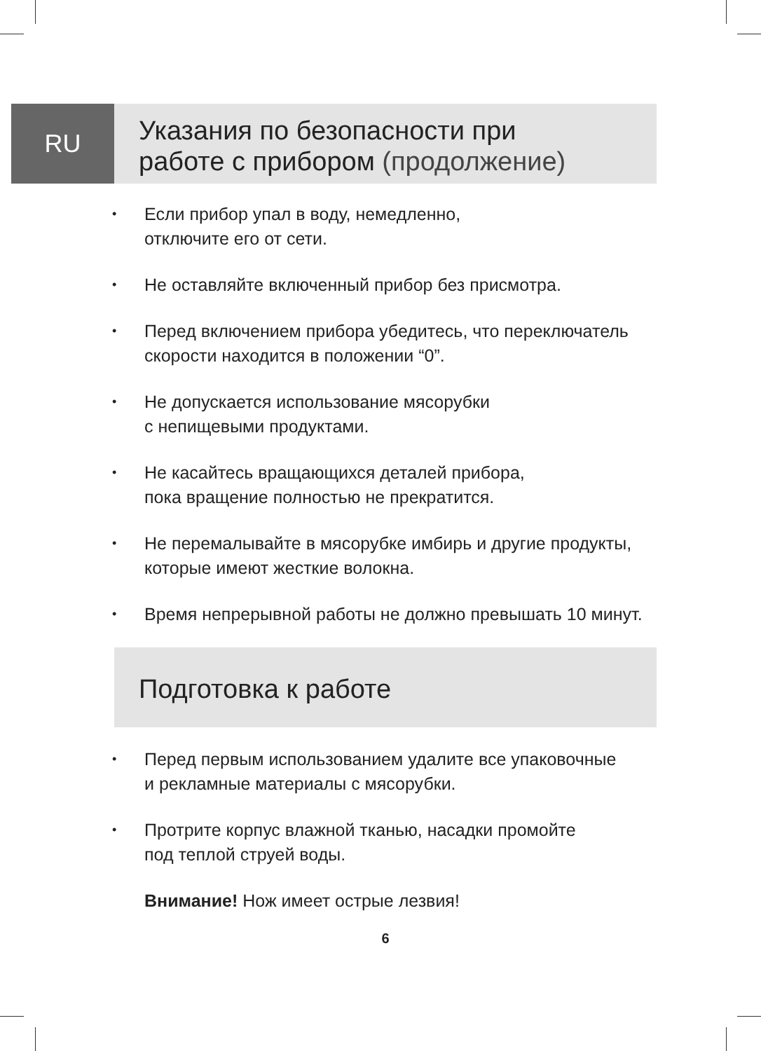RU
Указания по безопасности при
работе с прибором (продолжение)
• Если прибор упал в воду, немедленно,
отключите его от сети.
• Не оставляйте включенный прибор без присмотра.
• Перед включением прибора убедитесь, что переключатель скорости находится в положении “0”.
• Не допускается использование мясорубки
с непищевыми продуктами.
• Не касайтесь вращающихся деталей прибора,
пока вращение полностью не прекратится.
• Не перемалывайте в мясорубке имбирь и другие продукты, которые имеют жесткие волокна.
• Время непрерывной работы не должно превышать 10 минут.
Подготовка к работе
• Перед первым использованием удалите все упаковочные
и рекламные материалы с мясорубки.
• Протрите корпус влажной тканью, насадки промойте
под теплой струей воды.
Внимание! Нож имеет острые лезвия!
6